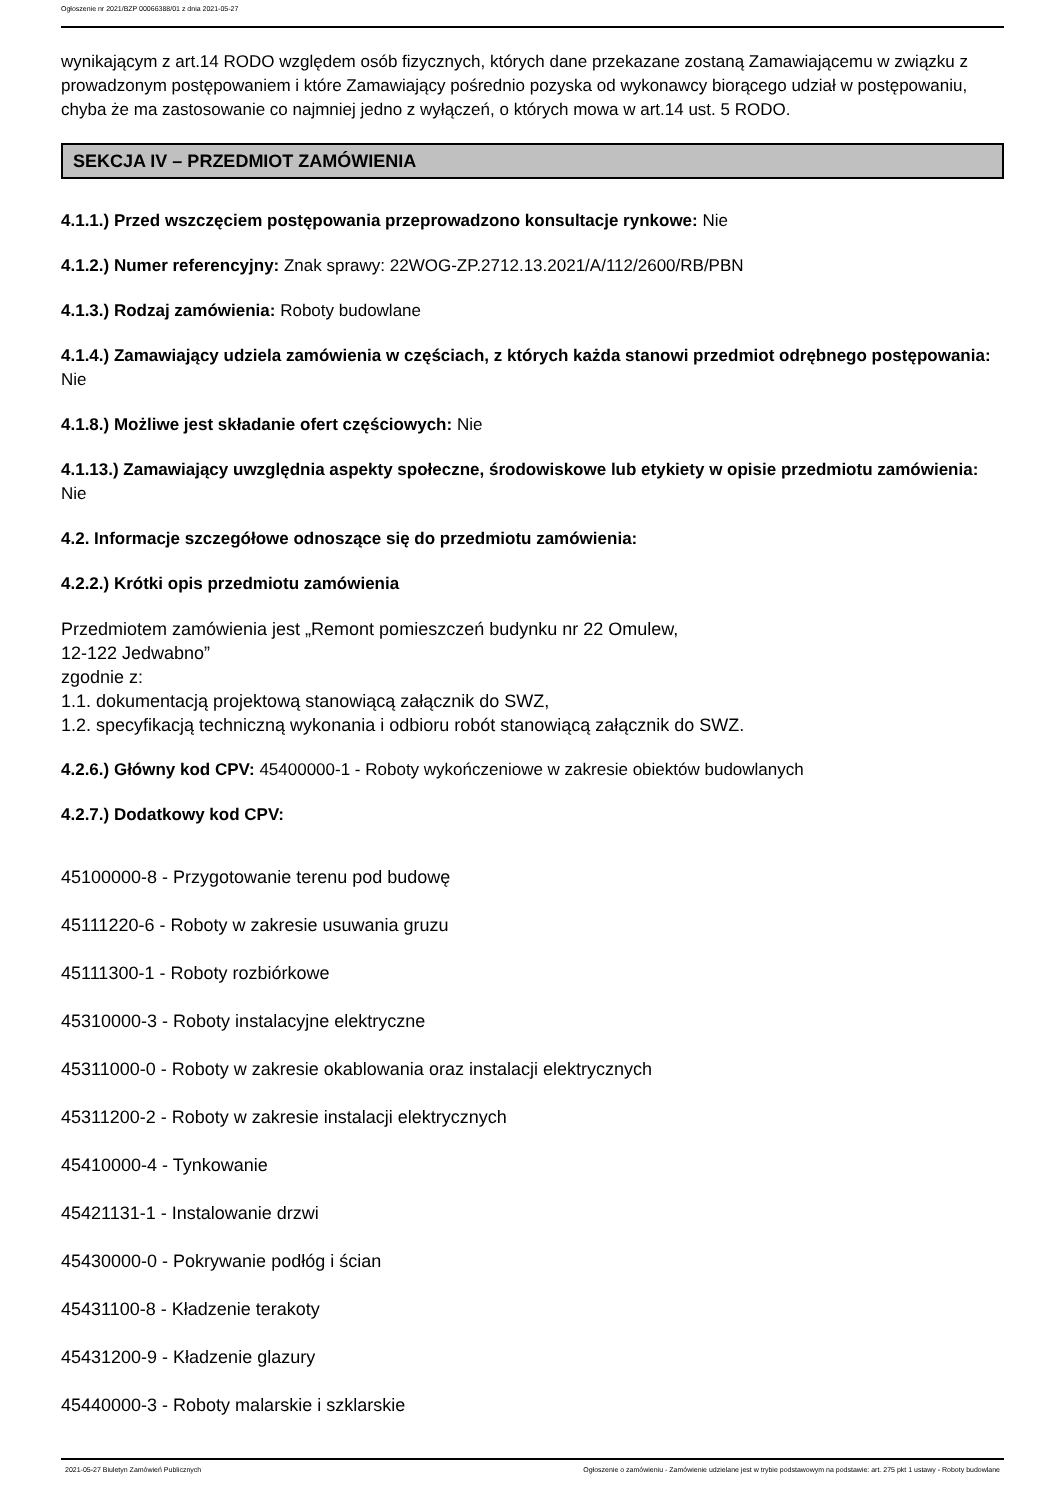Ogłoszenie nr 2021/BZP 00066388/01 z dnia 2021-05-27
wynikającym z art.14 RODO względem osób fizycznych, których dane przekazane zostaną Zamawiającemu w związku z prowadzonym postępowaniem i które Zamawiający pośrednio pozyska od wykonawcy biorącego udział w postępowaniu, chyba że ma zastosowanie co najmniej jedno z wyłączeń, o których mowa w art.14 ust. 5 RODO.
SEKCJA IV – PRZEDMIOT ZAMÓWIENIA
4.1.1.) Przed wszczęciem postępowania przeprowadzono konsultacje rynkowe: Nie
4.1.2.) Numer referencyjny: Znak sprawy: 22WOG-ZP.2712.13.2021/A/112/2600/RB/PBN
4.1.3.) Rodzaj zamówienia: Roboty budowlane
4.1.4.) Zamawiający udziela zamówienia w częściach, z których każda stanowi przedmiot odrębnego postępowania: Nie
4.1.8.) Możliwe jest składanie ofert częściowych: Nie
4.1.13.) Zamawiający uwzględnia aspekty społeczne, środowiskowe lub etykiety w opisie przedmiotu zamówienia: Nie
4.2. Informacje szczegółowe odnoszące się do przedmiotu zamówienia:
4.2.2.) Krótki opis przedmiotu zamówienia
Przedmiotem zamówienia jest „Remont pomieszczeń budynku nr 22 Omulew,
12-122 Jedwabno”
zgodnie z:
1.1. dokumentacją projektową stanowiącą załącznik do SWZ,
1.2. specyfikacją techniczną wykonania i odbioru robót stanowiącą załącznik do SWZ.
4.2.6.) Główny kod CPV: 45400000-1 - Roboty wykończeniowe w zakresie obiektów budowlanych
4.2.7.) Dodatkowy kod CPV:
45100000-8 - Przygotowanie terenu pod budowę
45111220-6 - Roboty w zakresie usuwania gruzu
45111300-1 - Roboty rozbiórkowe
45310000-3 - Roboty instalacyjne elektryczne
45311000-0 - Roboty w zakresie okablowania oraz instalacji elektrycznych
45311200-2 - Roboty w zakresie instalacji elektrycznych
45410000-4 - Tynkowanie
45421131-1 - Instalowanie drzwi
45430000-0 - Pokrywanie podłóg i ścian
45431100-8 - Kładzenie terakoty
45431200-9 - Kładzenie glazury
45440000-3 - Roboty malarskie i szklarskie
2021-05-27 Biuletyn Zamówień Publicznych Ogłoszenie o zamówieniu - Zamówienie udzielane jest w trybie podstawowym na podstawie: art. 275 pkt 1 ustawy - Roboty budowlane